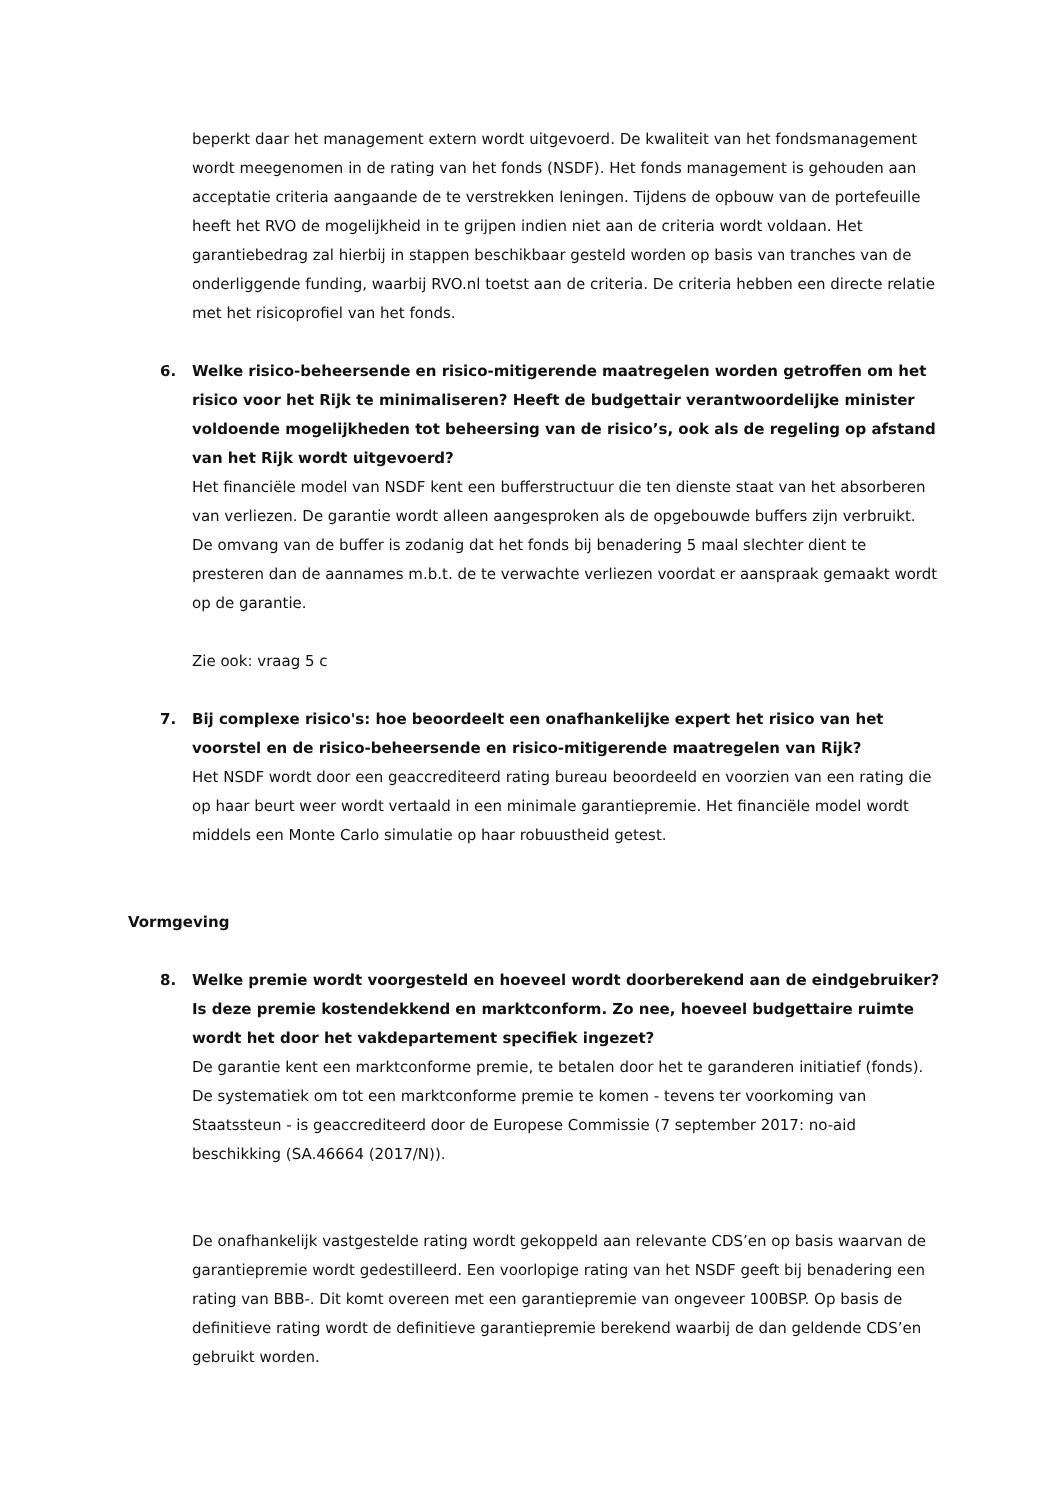beperkt daar het management extern wordt uitgevoerd. De kwaliteit van het fondsmanagement wordt meegenomen in de rating van het fonds (NSDF). Het fonds management is gehouden aan acceptatie criteria aangaande de te verstrekken leningen. Tijdens de opbouw van de portefeuille heeft het RVO de mogelijkheid in te grijpen indien niet aan de criteria wordt voldaan. Het garantiebedrag zal hierbij in stappen beschikbaar gesteld worden op basis van tranches van de onderliggende funding, waarbij RVO.nl toetst aan de criteria. De criteria hebben een directe relatie met het risicoprofiel van het fonds.
6. Welke risico-beheersende en risico-mitigerende maatregelen worden getroffen om het risico voor het Rijk te minimaliseren? Heeft de budgettair verantwoordelijke minister voldoende mogelijkheden tot beheersing van de risico’s, ook als de regeling op afstand van het Rijk wordt uitgevoerd?
Het financiële model van NSDF kent een bufferstructuur die ten dienste staat van het absorberen van verliezen. De garantie wordt alleen aangesproken als de opgebouwde buffers zijn verbruikt. De omvang van de buffer is zodanig dat het fonds bij benadering 5 maal slechter dient te presteren dan de aannames m.b.t. de te verwachte verliezen voordat er aanspraak gemaakt wordt op de garantie.
Zie ook: vraag 5 c
7. Bij complexe risico's: hoe beoordeelt een onafhankelijke expert het risico van het voorstel en de risico-beheersende en risico-mitigerende maatregelen van Rijk?
Het NSDF wordt door een geaccrediteerd rating bureau beoordeeld en voorzien van een rating die op haar beurt weer wordt vertaald in een minimale garantiepremie. Het financiële model wordt middels een Monte Carlo simulatie op haar robuustheid getest.
Vormgeving
8. Welke premie wordt voorgesteld en hoeveel wordt doorberekend aan de eindgebruiker? Is deze premie kostendekkend en marktconform. Zo nee, hoeveel budgettaire ruimte wordt het door het vakdepartement specifiek ingezet?
De garantie kent een marktconforme premie, te betalen door het te garanderen initiatief (fonds). De systematiek om tot een marktconforme premie te komen - tevens ter voorkoming van Staatssteun - is geaccrediteerd door de Europese Commissie (7 september 2017: no-aid beschikking (SA.46664 (2017/N)).
De onafhankelijk vastgestelde rating wordt gekoppeld aan relevante CDS’en op basis waarvan de garantiepremie wordt gedestilleerd. Een voorlopige rating van het NSDF geeft bij benadering een rating van BBB-. Dit komt overeen met een garantiepremie van ongeveer 100BSP. Op basis de definitieve rating wordt de definitieve garantiepremie berekend waarbij de dan geldende CDS’en gebruikt worden.